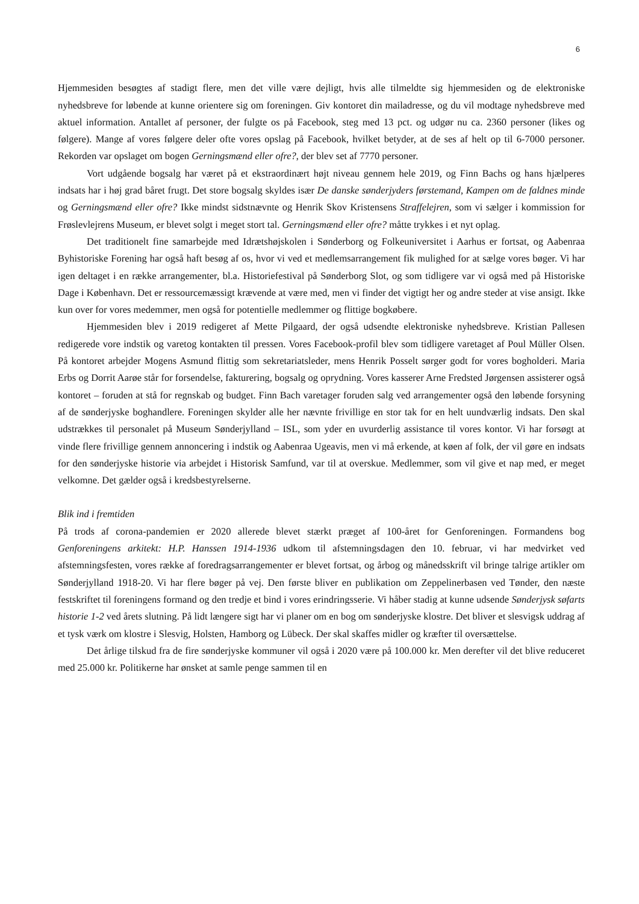6
Hjemmesiden besøgtes af stadigt flere, men det ville være dejligt, hvis alle tilmeldte sig hjemmesiden og de elektroniske nyhedsbreve for løbende at kunne orientere sig om foreningen. Giv kontoret din mailadresse, og du vil modtage nyhedsbreve med aktuel information. Antallet af personer, der fulgte os på Facebook, steg med 13 pct. og udgør nu ca. 2360 personer (likes og følgere). Mange af vores følgere deler ofte vores opslag på Facebook, hvilket betyder, at de ses af helt op til 6-7000 personer. Rekorden var opslaget om bogen Gerningsmænd eller ofre?, der blev set af 7770 personer.
Vort udgående bogsalg har været på et ekstraordinært højt niveau gennem hele 2019, og Finn Bachs og hans hjælperes indsats har i høj grad båret frugt. Det store bogsalg skyldes især De danske sønderjyders førstemand, Kampen om de faldnes minde og Gerningsmænd eller ofre? Ikke mindst sidstnævnte og Henrik Skov Kristensens Straffelejren, som vi sælger i kommission for Frøslevlejrens Museum, er blevet solgt i meget stort tal. Gerningsmænd eller ofre? måtte trykkes i et nyt oplag.
Det traditionelt fine samarbejde med Idrætshøjskolen i Sønderborg og Folkeuniversitet i Aarhus er fortsat, og Aabenraa Byhistoriske Forening har også haft besøg af os, hvor vi ved et medlemsarrangement fik mulighed for at sælge vores bøger. Vi har igen deltaget i en række arrangementer, bl.a. Historiefestival på Sønderborg Slot, og som tidligere var vi også med på Historiske Dage i København. Det er ressourcemæssigt krævende at være med, men vi finder det vigtigt her og andre steder at vise ansigt. Ikke kun over for vores medemmer, men også for potentielle medlemmer og flittige bogkøbere.
Hjemmesiden blev i 2019 redigeret af Mette Pilgaard, der også udsendte elektroniske nyhedsbreve. Kristian Pallesen redigerede vore indstik og varetog kontakten til pressen. Vores Facebook-profil blev som tidligere varetaget af Poul Müller Olsen. På kontoret arbejder Mogens Asmund flittig som sekretariatsleder, mens Henrik Posselt sørger godt for vores bogholderi. Maria Erbs og Dorrit Aarøe står for forsendelse, fakturering, bogsalg og oprydning. Vores kasserer Arne Fredsted Jørgensen assisterer også kontoret – foruden at stå for regnskab og budget. Finn Bach varetager foruden salg ved arrangementer også den løbende forsyning af de sønderjyske boghandlere. Foreningen skylder alle her nævnte frivillige en stor tak for en helt uundværlig indsats. Den skal udstrækkes til personalet på Museum Sønderjylland – ISL, som yder en uvurderlig assistance til vores kontor. Vi har forsøgt at vinde flere frivillige gennem annoncering i indstik og Aabenraa Ugeavis, men vi må erkende, at køen af folk, der vil gøre en indsats for den sønderjyske historie via arbejdet i Historisk Samfund, var til at overskue. Medlemmer, som vil give et nap med, er meget velkomne. Det gælder også i kredsbestyrelserne.
Blik ind i fremtiden
På trods af corona-pandemien er 2020 allerede blevet stærkt præget af 100-året for Genforeningen. Formandens bog Genforeningens arkitekt: H.P. Hanssen 1914-1936 udkom til afstemningsdagen den 10. februar, vi har medvirket ved afstemningsfesten, vores række af foredragsarrangementer er blevet fortsat, og årbog og månedsskrift vil bringe talrige artikler om Sønderjylland 1918-20. Vi har flere bøger på vej. Den første bliver en publikation om Zeppelinerbasen ved Tønder, den næste festskriftet til foreningens formand og den tredje et bind i vores erindringsserie. Vi håber stadig at kunne udsende Sønderjysk søfarts historie 1-2 ved årets slutning. På lidt længere sigt har vi planer om en bog om sønderjyske klostre. Det bliver et slesvigsk uddrag af et tysk værk om klostre i Slesvig, Holsten, Hamborg og Lübeck. Der skal skaffes midler og kræfter til oversættelse.
Det årlige tilskud fra de fire sønderjyske kommuner vil også i 2020 være på 100.000 kr. Men derefter vil det blive reduceret med 25.000 kr. Politikerne har ønsket at samle penge sammen til en